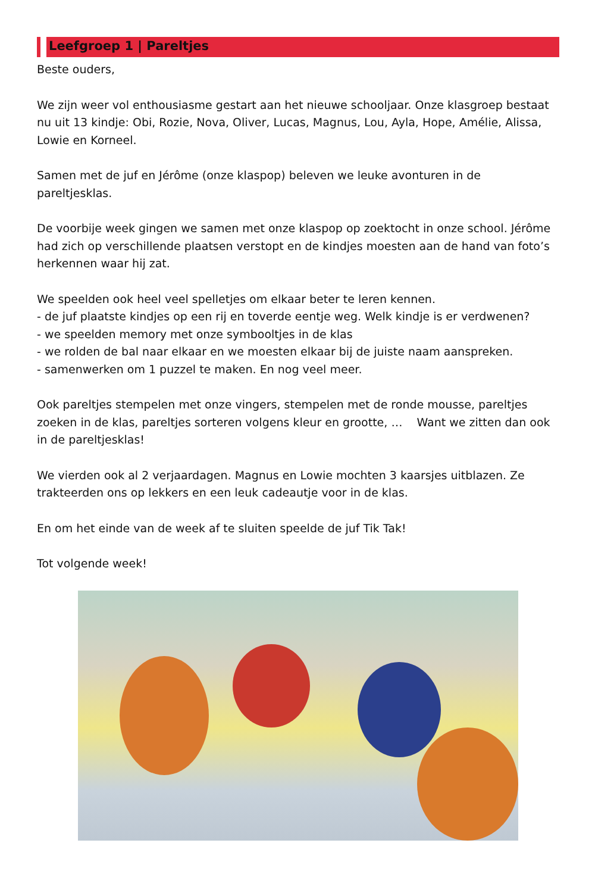Leefgroep 1 | Pareltjes
Beste ouders,
We zijn weer vol enthousiasme gestart aan het nieuwe schooljaar. Onze klasgroep bestaat nu uit 13 kindje: Obi, Rozie, Nova, Oliver, Lucas, Magnus, Lou, Ayla, Hope, Amélie, Alissa, Lowie en Korneel.
Samen met de juf en Jérôme (onze klaspop) beleven we leuke avonturen in de pareltjesklas.
De voorbije week gingen we samen met onze klaspop op zoektocht in onze school. Jérôme had zich op verschillende plaatsen verstopt en de kindjes moesten aan de hand van foto’s herkennen waar hij zat.
We speelden ook heel veel spelletjes om elkaar beter te leren kennen.
- de juf plaatste kindjes op een rij en toverde eentje weg. Welk kindje is er verdwenen?
- we speelden memory met onze symbooltjes in de klas
- we rolden de bal naar elkaar en we moesten elkaar bij de juiste naam aanspreken.
- samenwerken om 1 puzzel te maken. En nog veel meer.
Ook pareltjes stempelen met onze vingers, stempelen met de ronde mousse, pareltjes zoeken in de klas, pareltjes sorteren volgens kleur en grootte, … Want we zitten dan ook in de pareltjesklas!
We vierden ook al 2 verjaardagen. Magnus en Lowie mochten 3 kaarsjes uitblazen. Ze trakteerden ons op lekkers en een leuk cadeautje voor in de klas.
En om het einde van de week af te sluiten speelde de juf Tik Tak!
Tot volgende week!